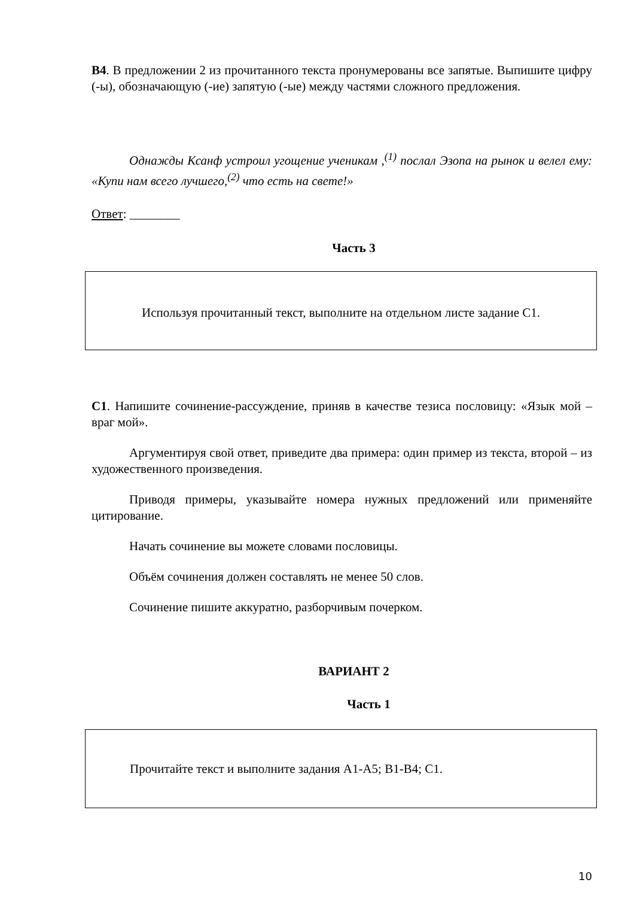В4. В предложении 2 из прочитанного текста пронумерованы все запятые. Выпишите цифру (-ы), обозначающую (-ие) запятую (-ые) между частями сложного предложения.
Однажды Ксанф устроил угощение ученикам ,<sup>(1)</sup> послал Эзопа на рынок и велел ему: «Купи нам всего лучшего,<sup>(2)</sup> что есть на свете!»
Ответ: ________
Часть 3
Используя прочитанный текст, выполните на отдельном листе задание С1.
С1. Напишите сочинение-рассуждение, приняв в качестве тезиса пословицу: «Язык мой – враг мой».
Аргументируя свой ответ, приведите два примера: один пример из текста, второй – из художественного произведения.
Приводя примеры, указывайте номера нужных предложений или применяйте цитирование.
Начать сочинение вы можете словами пословицы.
Объём сочинения должен составлять не менее 50 слов.
Сочинение пишите аккуратно, разборчивым почерком.
ВАРИАНТ 2
Часть 1
Прочитайте текст и выполните задания А1-А5; В1-В4; С1.
10